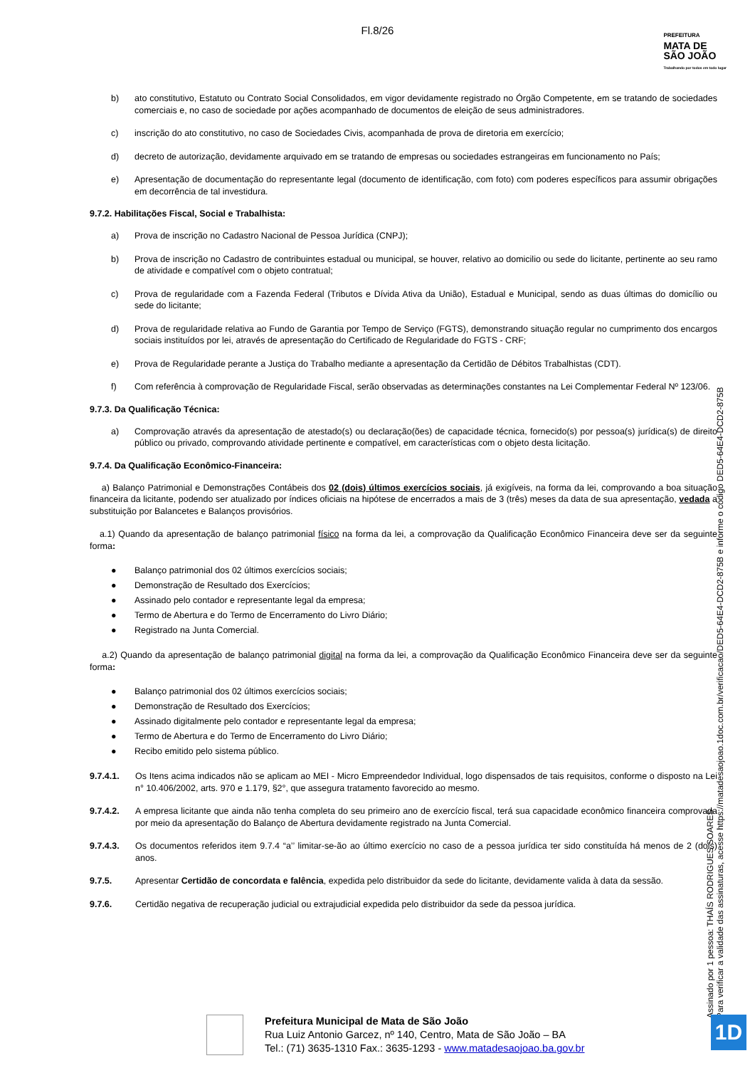Fl.8/26
PREFEITURA
MATA DE
SÃO JOÃO
Trabalhando por todos em todo lugar
b) ato constitutivo, Estatuto ou Contrato Social Consolidados, em vigor devidamente registrado no Órgão Competente, em se tratando de sociedades comerciais e, no caso de sociedade por ações acompanhado de documentos de eleição de seus administradores.
c) inscrição do ato constitutivo, no caso de Sociedades Civis, acompanhada de prova de diretoria em exercício;
d) decreto de autorização, devidamente arquivado em se tratando de empresas ou sociedades estrangeiras em funcionamento no País;
e) Apresentação de documentação do representante legal (documento de identificação, com foto) com poderes específicos para assumir obrigações em decorrência de tal investidura.
9.7.2. Habilitações Fiscal, Social e Trabalhista:
a) Prova de inscrição no Cadastro Nacional de Pessoa Jurídica (CNPJ);
b) Prova de inscrição no Cadastro de contribuintes estadual ou municipal, se houver, relativo ao domicilio ou sede do licitante, pertinente ao seu ramo de atividade e compatível com o objeto contratual;
c) Prova de regularidade com a Fazenda Federal (Tributos e Dívida Ativa da União), Estadual e Municipal, sendo as duas últimas do domicílio ou sede do licitante;
d) Prova de regularidade relativa ao Fundo de Garantia por Tempo de Serviço (FGTS), demonstrando situação regular no cumprimento dos encargos sociais instituídos por lei, através de apresentação do Certificado de Regularidade do FGTS - CRF;
e) Prova de Regularidade perante a Justiça do Trabalho mediante a apresentação da Certidão de Débitos Trabalhistas (CDT).
f) Com referência à comprovação de Regularidade Fiscal, serão observadas as determinações constantes na Lei Complementar Federal Nº 123/06.
9.7.3. Da Qualificação Técnica:
a) Comprovação através da apresentação de atestado(s) ou declaração(ões) de capacidade técnica, fornecido(s) por pessoa(s) jurídica(s) de direito público ou privado, comprovando atividade pertinente e compatível, em características com o objeto desta licitação.
9.7.4. Da Qualificação Econômico-Financeira:
a) Balanço Patrimonial e Demonstrações Contábeis dos 02 (dois) últimos exercícios sociais, já exigíveis, na forma da lei, comprovando a boa situação financeira da licitante, podendo ser atualizado por índices oficiais na hipótese de encerrados a mais de 3 (três) meses da data de sua apresentação, vedada a substituição por Balancetes e Balanços provisórios.
a.1) Quando da apresentação de balanço patrimonial físico na forma da lei, a comprovação da Qualificação Econômico Financeira deve ser da seguinte forma:
● Balanço patrimonial dos 02 últimos exercícios sociais;
● Demonstração de Resultado dos Exercícios;
● Assinado pelo contador e representante legal da empresa;
● Termo de Abertura e do Termo de Encerramento do Livro Diário;
● Registrado na Junta Comercial.
a.2) Quando da apresentação de balanço patrimonial digital na forma da lei, a comprovação da Qualificação Econômico Financeira deve ser da seguinte forma:
● Balanço patrimonial dos 02 últimos exercícios sociais;
● Demonstração de Resultado dos Exercícios;
● Assinado digitalmente pelo contador e representante legal da empresa;
● Termo de Abertura e do Termo de Encerramento do Livro Diário;
● Recibo emitido pelo sistema público.
9.7.4.1. Os Itens acima indicados não se aplicam ao MEI - Micro Empreendedor Individual, logo dispensados de tais requisitos, conforme o disposto na Lei n° 10.406/2002, arts. 970 e 1.179, §2°, que assegura tratamento favorecido ao mesmo.
9.7.4.2. A empresa licitante que ainda não tenha completa do seu primeiro ano de exercício fiscal, terá sua capacidade econômico financeira comprovada por meio da apresentação do Balanço de Abertura devidamente registrado na Junta Comercial.
9.7.4.3. Os documentos referidos item 9.7.4 “a’’ limitar-se-ão ao último exercício no caso de a pessoa jurídica ter sido constituída há menos de 2 (dois) anos.
9.7.5. Apresentar Certidão de concordata e falência, expedida pelo distribuidor da sede do licitante, devidamente valida à data da sessão.
9.7.6. Certidão negativa de recuperação judicial ou extrajudicial expedida pelo distribuidor da sede da pessoa jurídica.
Assinado por 1 pessoa: THAÍS RODRIGUES SOARES
Para verificar a validade das assinaturas, acesse https://matadesaojoao.1doc.com.br/verificacao/DED5-64E4-DCD2-875B e informe o código DED5-64E4-DCD2-875B
Prefeitura Municipal de Mata de São João
Rua Luiz Antonio Garcez, nº 140, Centro, Mata de São João – BA
Tel.: (71) 3635-1310 Fax.: 3635-1293 - www.matadesaojoao.ba.gov.br
1D